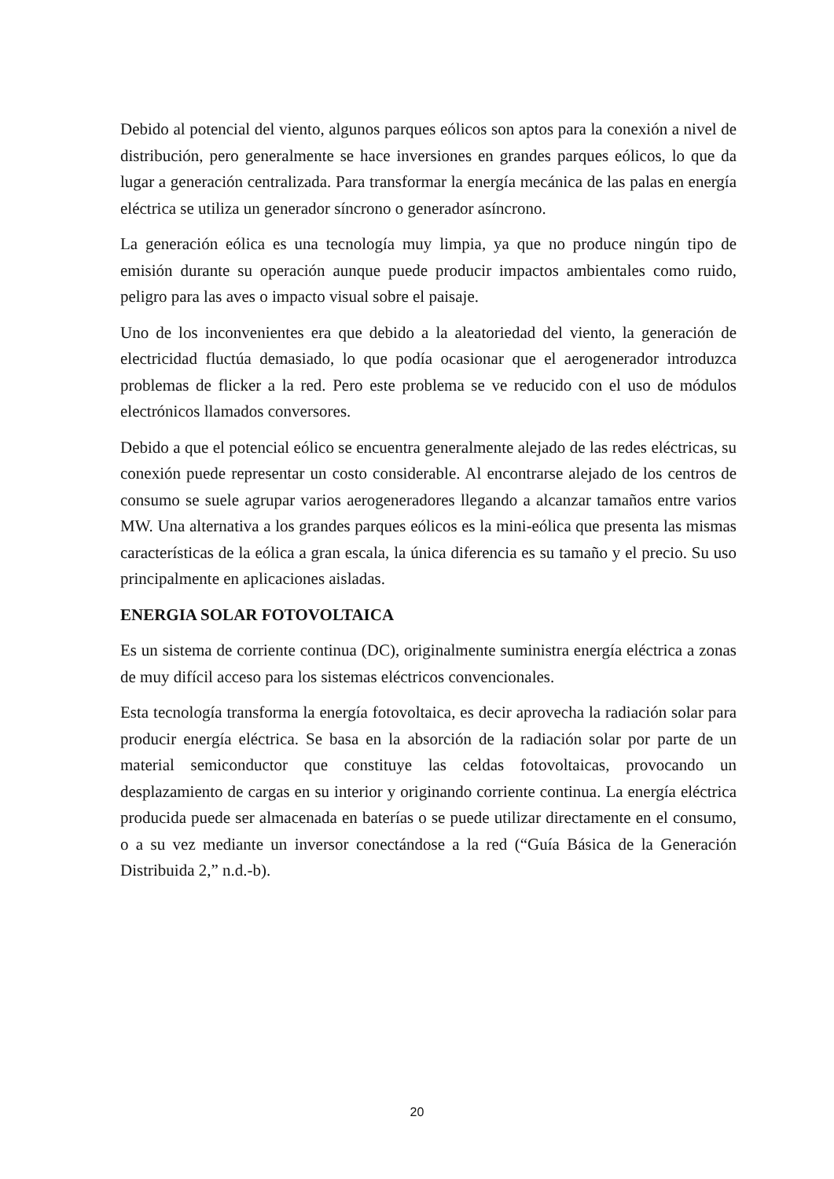Debido al potencial del viento, algunos parques eólicos son aptos para la conexión a nivel de distribución, pero generalmente se hace inversiones en grandes parques eólicos, lo que da lugar a generación centralizada. Para transformar la energía mecánica de las palas en energía eléctrica se utiliza un generador síncrono o generador asíncrono.
La generación eólica es una tecnología muy limpia, ya que no produce ningún tipo de emisión durante su operación aunque puede producir impactos ambientales como ruido, peligro para las aves o impacto visual sobre el paisaje.
Uno de los inconvenientes era que debido a la aleatoriedad del viento, la generación de electricidad fluctúa demasiado, lo que podía ocasionar que el aerogenerador introduzca problemas de flicker a la red. Pero este problema se ve reducido con el uso de módulos electrónicos llamados conversores.
Debido a que el potencial eólico se encuentra generalmente alejado de las redes eléctricas, su conexión puede representar un costo considerable. Al encontrarse alejado de los centros de consumo se suele agrupar varios aerogeneradores llegando a alcanzar tamaños entre varios MW. Una alternativa a los grandes parques eólicos es la mini-eólica que presenta las mismas características de la eólica a gran escala, la única diferencia es su tamaño y el precio. Su uso principalmente en aplicaciones aisladas.
ENERGIA SOLAR FOTOVOLTAICA
Es un sistema de corriente continua (DC), originalmente suministra energía eléctrica a zonas de muy difícil acceso para los sistemas eléctricos convencionales.
Esta tecnología transforma la energía fotovoltaica, es decir aprovecha la radiación solar para producir energía eléctrica. Se basa en la absorción de la radiación solar por parte de un material semiconductor que constituye las celdas fotovoltaicas, provocando un desplazamiento de cargas en su interior y originando corriente continua. La energía eléctrica producida puede ser almacenada en baterías o se puede utilizar directamente en el consumo, o a su vez mediante un inversor conectándose a la red (“Guía Básica de la Generación Distribuida 2,” n.d.-b).
20